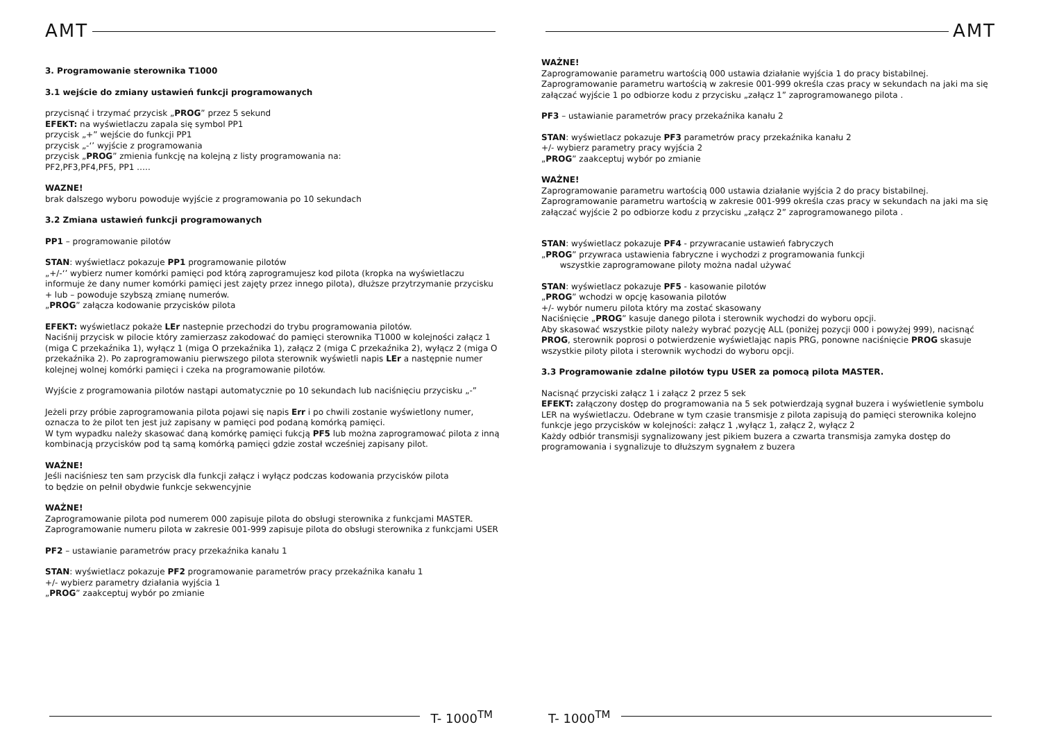AMT
3. Programowanie sterownika T1000
3.1 wejście do zmiany ustawień funkcji programowanych
przycisnąć i trzymać przycisk „PROG” przez 5 sekund
EFEKT: na wyświetlaczu zapala się symbol PP1
przycisk „+” wejście do funkcji PP1
przycisk „-‘’ wyjście z programowania
przycisk „PROG” zmienia funkcję na kolejną z listy programowania na:
PF2,PF3,PF4,PF5, PP1 …..
WAZNE!
brak dalszego wyboru powoduje wyjście z programowania po 10 sekundach
3.2 Zmiana ustawień funkcji programowanych
PP1 – programowanie pilotów
STAN: wyświetlacz pokazuje PP1 programowanie pilotów
„+/-‘’ wybierz numer komórki pamięci pod którą zaprogramujesz kod pilota (kropka na wyświetlaczu informuje że dany numer komórki pamięci jest zajęty przez innego pilota), dłuższe przytrzymanie przycisku + lub – powoduje szybszą zmianę numerów.
„PROG” załącza kodowanie przycisków pilota
EFEKT: wyświetlacz pokaże LEr nastepnie przechodzi do trybu programowania pilotów.
Naciśnij przycisk w pilocie który zamierzasz zakodować do pamięci sterownika T1000 w kolejności załącz 1 (miga C przekaźnika 1), wyłącz 1 (miga O przekaźnika 1), załącz 2 (miga C przekaźnika 2), wyłącz 2 (miga O przekaźnika 2). Po zaprogramowaniu pierwszego pilota sterownik wyświetli napis LEr a następnie numer kolejnej wolnej komórki pamięci i czeka na programowanie pilotów.
Wyjście z programowania pilotów nastąpi automatycznie po 10 sekundach lub naciśnięciu przycisku „-”
Jeżeli przy próbie zaprogramowania pilota pojawi się napis Err i po chwili zostanie wyświetlony numer, oznacza to że pilot ten jest już zapisany w pamięci pod podaną komórką pamięci.
W tym wypadku należy skasować daną komórkę pamięci fukcją PF5 lub można zaprogramować pilota z inną kombinacją przycisków pod tą samą komórką pamięci gdzie został wcześniej zapisany pilot.
WAŻNE!
Jeśli naciśniesz ten sam przycisk dla funkcji załącz i wyłącz podczas kodowania przycisków pilota
to będzie on pełnił obydwie funkcje sekwencyjnie
WAŻNE!
Zaprogramowanie pilota pod numerem 000 zapisuje pilota do obsługi sterownika z funkcjami MASTER.
Zaprogramowanie numeru pilota w zakresie 001-999 zapisuje pilota do obsługi sterownika z funkcjami USER
PF2 – ustawianie parametrów pracy przekaźnika kanału 1
STAN: wyświetlacz pokazuje PF2 programowanie parametrów pracy przekaźnika kanału 1
+/- wybierz parametry działania wyjścia 1
„PROG” zaakceptuj wybór po zmianie
T- 1000<sup>TM</sup>
AMT
WAŻNE!
Zaprogramowanie parametru wartością 000 ustawia działanie wyjścia 1 do pracy bistabilnej.
Zaprogramowanie parametru wartością w zakresie 001-999 określa czas pracy w sekundach na jaki ma się załączać wyjście 1 po odbiorze kodu z przycisku „załącz 1” zaprogramowanego pilota .
PF3 – ustawianie parametrów pracy przekaźnika kanału 2
STAN: wyświetlacz pokazuje PF3 parametrów pracy przekaźnika kanału 2
+/- wybierz parametry pracy wyjścia 2
„PROG” zaakceptuj wybór po zmianie
WAŻNE!
Zaprogramowanie parametru wartością 000 ustawia działanie wyjścia 2 do pracy bistabilnej.
Zaprogramowanie parametru wartością w zakresie 001-999 określa czas pracy w sekundach na jaki ma się załączać wyjście 2 po odbiorze kodu z przycisku „załącz 2” zaprogramowanego pilota .
STAN: wyświetlacz pokazuje PF4 - przywracanie ustawień fabryczych
„PROG” przywraca ustawienia fabryczne i wychodzi z programowania funkcji
wszystkie zaprogramowane piloty można nadal używać
STAN: wyświetlacz pokazuje PF5 - kasowanie pilotów
„PROG” wchodzi w opcję kasowania pilotów
+/- wybór numeru pilota który ma zostać skasowany
Naciśnięcie „PROG” kasuje danego pilota i sterownik wychodzi do wyboru opcji.
Aby skasować wszystkie piloty należy wybrać pozycję ALL (poniżej pozycji 000 i powyżej 999), nacisnąć PROG, sterownik poprosi o potwierdzenie wyświetlając napis PRG, ponowne naciśnięcie PROG skasuje wszystkie piloty pilota i sterownik wychodzi do wyboru opcji.
3.3 Programowanie zdalne pilotów typu USER za pomocą pilota MASTER.
Nacisnąć przyciski załącz 1 i załącz 2 przez 5 sek
EFEKT: załączony dostęp do programowania na 5 sek potwierdzają sygnał buzera i wyświetlenie symbolu LER na wyświetlaczu. Odebrane w tym czasie transmisje z pilota zapisują do pamięci sterownika kolejno funkcje jego przycisków w kolejności: załącz 1 ,wyłącz 1, załącz 2, wyłącz 2
Każdy odbiór transmisji sygnalizowany jest pikiem buzera a czwarta transmisja zamyka dostęp do programowania i sygnalizuje to dłuższym sygnałem z buzera
T- 1000<sup>TM</sup>